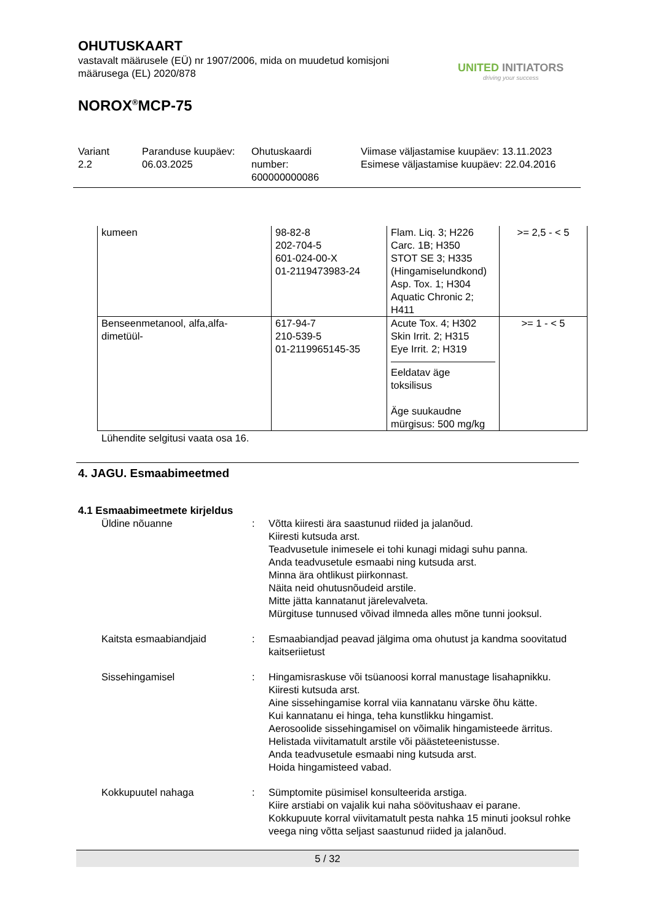OHUTUSKAART
vastavalt määrusele (EÜ) nr 1907/2006, mida on muudetud komisjoni
määrusega (EL) 2020/878
NOROX<sup>®</sup>MCP-75
UNITED INITIATORS
driving your success
Variant
2.2
Paranduse kuupäev:
06.03.2025
Ohutuskaardi
number:
600000000086
Viimase väljastamise kuupäev: 13.11.2023
Esimese väljastamise kuupäev: 22.04.2016
| kumeen | 98-82-8 202-704-5 601-024-00-X 01-2119473983-24 | Flam. Liq. 3; H226 Carc. 1B; H350 STOT SE 3; H335 (Hingamiselundkond) Asp. Tox. 1; H304 Aquatic Chronic 2; H411 | >= 2,5 - < 5 |
| Benseenmetanool, alfa,alfa- dimetüül- | 617-94-7 210-539-5 01-2119965145-35 | Acute Tox. 4; H302 Skin Irrit. 2; H315 Eye Irrit. 2; H319 Eeldatav äge toksilisus Äge suukaudne mürgisus: 500 mg/kg | >= 1 - < 5 |
Lühendite selgitusi vaata osa 16.
4. JAGU. Esmaabimeetmed
4.1 Esmaabimeetmete kirjeldus
Üldine nõuanne : Võtta kiiresti ära saastunud riided ja jalanõud.
Kiiresti kutsuda arst.
Teadvusetule inimesele ei tohi kunagi midagi suhu panna.
Anda teadvusetule esmaabi ning kutsuda arst.
Minna ära ohtlikust piirkonnast.
Näita neid ohutusnõudeid arstile.
Mitte jätta kannatanut järelevalveta.
Mürgituse tunnused võivad ilmneda alles mõne tunni jooksul.
Kaitsta esmaabiandjaid : Esmaabiandjad peavad jälgima oma ohutust ja kandma soovitatud kaitseriietust
Sissehingamisel : Hingamisraskuse või tsüanoosi korral manustage lisahapnikku.
Kiiresti kutsuda arst.
Aine sissehingamise korral viia kannatanu värske õhu kätte.
Kui kannatanu ei hinga, teha kunstlikku hingamist.
Aerosoolide sissehingamisel on võimalik hingamisteede ärritus.
Helistada viivitamatult arstile või päästeteenistusse.
Anda teadvusetule esmaabi ning kutsuda arst.
Hoida hingamisteed vabad.
Kokkupuutel nahaga : Sümptomite püsimisel konsulteerida arstiga.
Kiire arstiabi on vajalik kui naha söövitushaav ei parane.
Kokkupuute korral viivitamatult pesta nahka 15 minuti jooksul rohke veega ning võtta seljast saastunud riided ja jalanõud.
5 / 32